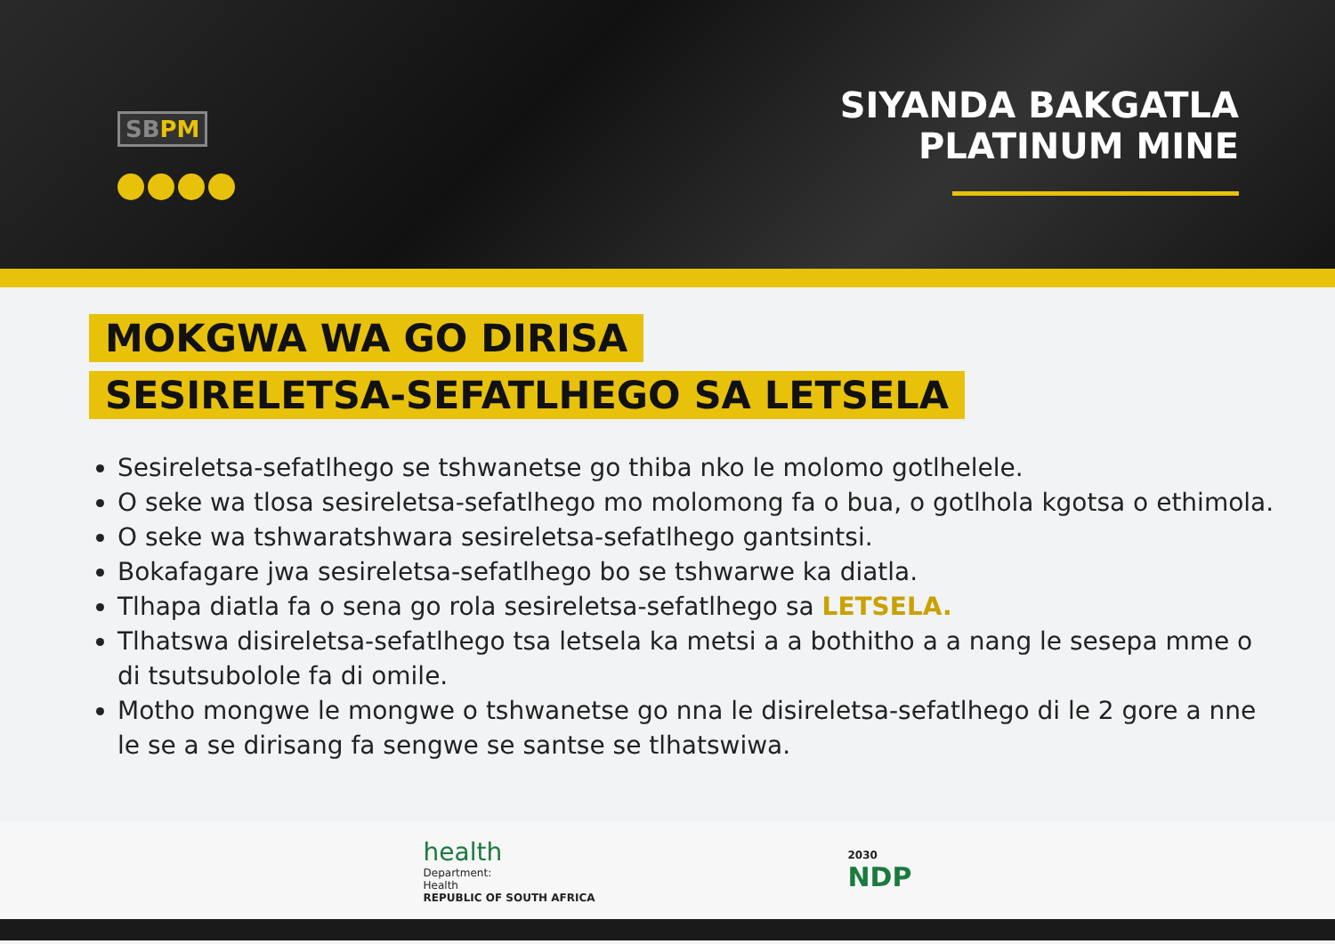SBPM
SIYANDA BAKGATLA
PLATINUM MINE
MOKGWA WA GO DIRISA
SESIRELETSA-SEFATLHEGO SA LETSELA
Sesireletsa-sefatlhego se tshwanetse go thiba nko le molomo gotlhelele.
O seke wa tlosa sesireletsa-sefatlhego mo molomong fa o bua, o gotlhola kgotsa o ethimola.
O seke wa tshwaratshwara sesireletsa-sefatlhego gantsintsi.
Bokafagare jwa sesireletsa-sefatlhego bo se tshwarwe ka diatla.
Tlhapa diatla fa o sena go rola sesireletsa-sefatlhego sa LETSELA.
Tlhatswa disireletsa-sefatlhego tsa letsela ka metsi a a bothitho a a nang le sesepa mme o di tsutsubolole fa di omile.
Motho mongwe le mongwe o tshwanetse go nna le disireletsa-sefatlhego di le 2 gore a nne le se a se dirisang fa sengwe se santse se tlhatswiwa.
health
Department:
Health
REPUBLIC OF SOUTH AFRICA
2030
NDP